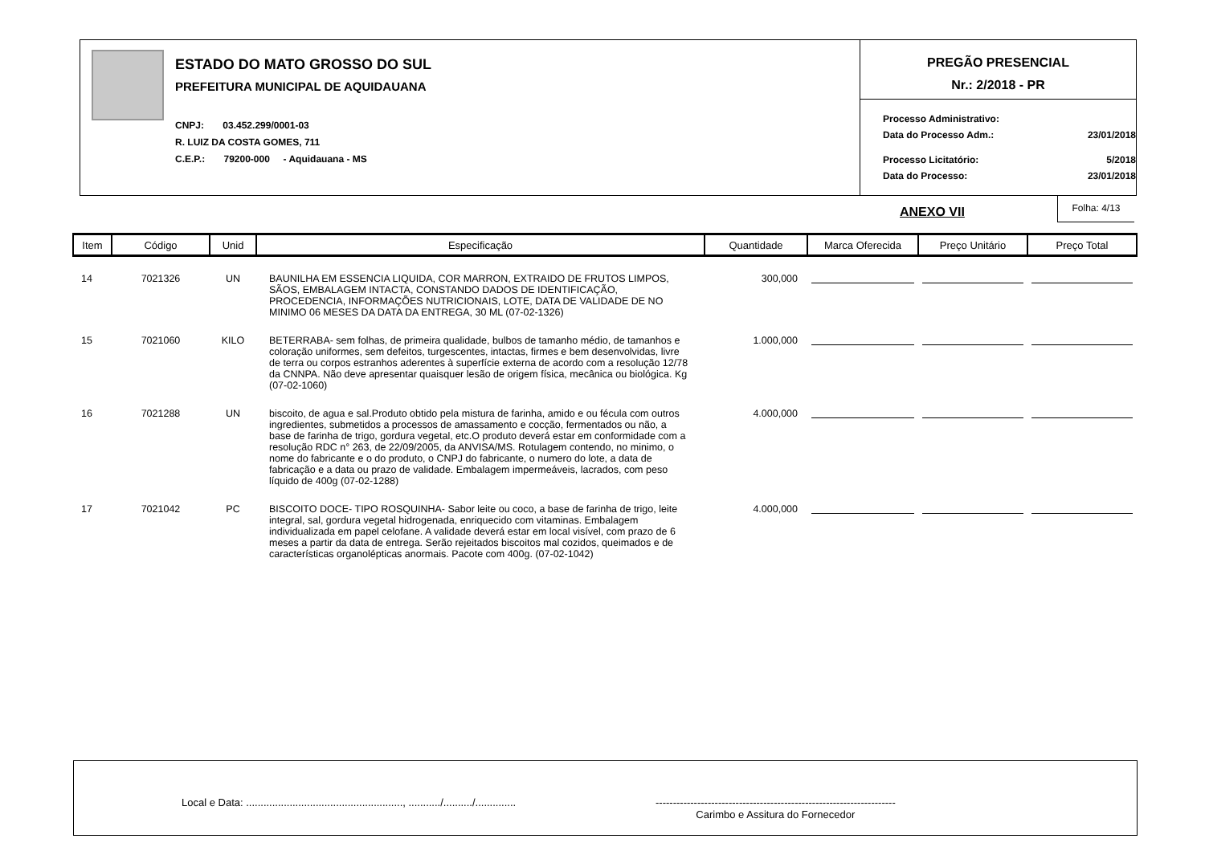ESTADO DO MATO GROSSO DO SUL
PREFEITURA MUNICIPAL DE AQUIDAUANA
CNPJ: 03.452.299/0001-03
R. LUIZ DA COSTA GOMES, 711
C.E.P.: 79200-000 - Aquidauana - MS
PREGÃO PRESENCIAL
Nr.: 2/2018 - PR
| Processo Administrativo: | |
| Data do Processo Adm.: | 23/01/2018 |
| Processo Licitatório: | 5/2018 |
| Data do Processo: | 23/01/2018 |
ANEXO VII
Folha: 4/13
| Item | Código | Unid | Especificação | Quantidade | Marca Oferecida | Preço Unitário | Preço Total |
| --- | --- | --- | --- | --- | --- | --- | --- |
| 14 | 7021326 | UN | BAUNILHA EM ESSENCIA LIQUIDA, COR MARRON, EXTRAIDO DE FRUTOS LIMPOS, SÃOS, EMBALAGEM INTACTA, CONSTANDO DADOS DE IDENTIFICAÇÃO, PROCEDENCIA, INFORMAÇÕES NUTRICIONAIS, LOTE, DATA DE VALIDADE DE NO MINIMO 06 MESES DA DATA DA ENTREGA, 30 ML (07-02-1326) | 300,000 | | | |
| 15 | 7021060 | KILO | BETERRABA- sem folhas, de primeira qualidade, bulbos de tamanho médio, de tamanhos e coloração uniformes, sem defeitos, turgescentes, intactas, firmes e bem desenvolvidas, livre de terra ou corpos estranhos aderentes à superfície externa de acordo com a resolução 12/78 da CNNPA. Não deve apresentar quaisquer lesão de origem física, mecânica ou biológica. Kg (07-02-1060) | 1.000,000 | | | |
| 16 | 7021288 | UN | biscoito, de agua e sal.Produto obtido pela mistura de farinha, amido e ou fécula com outros ingredientes, submetidos a processos de amassamento e cocção, fermentados ou não, a base de farinha de trigo, gordura vegetal, etc.O produto deverá estar em conformidade com a resolução RDC n° 263, de 22/09/2005, da ANVISA/MS. Rotulagem contendo, no minimo, o nome do fabricante e o do produto, o CNPJ do fabricante, o numero do lote, a data de fabricação e a data ou prazo de validade. Embalagem impermeáveis, lacrados, com peso líquido de 400g (07-02-1288) | 4.000,000 | | | |
| 17 | 7021042 | PC | BISCOITO DOCE- TIPO ROSQUINHA- Sabor leite ou coco, a base de farinha de trigo, leite integral, sal, gordura vegetal hidrogenada, enriquecido com vitaminas. Embalagem individualizada em papel celofane. A validade deverá estar em local visível, com prazo de 6 meses a partir da data de entrega. Serão rejeitados biscoitos mal cozidos, queimados e de características organolépticas anormais. Pacote com 400g. (07-02-1042) | 4.000,000 | | | |
Local e Data: ......................................................, .........../........../..............
---------------------------------------------------------------------
Carimbo e Assitura do Fornecedor